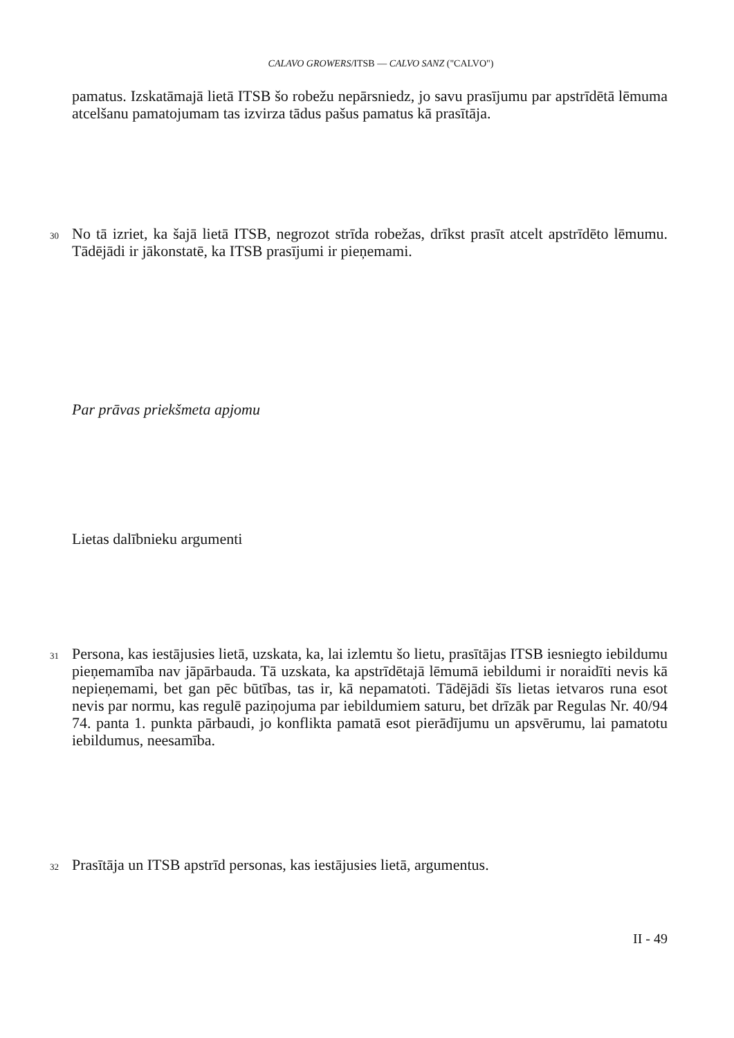CALAVO GROWERS/ITSB — CALVO SANZ ("CALVO")
pamatus. Izskatāmajā lietā ITSB šo robežu nepārsniedz, jo savu prasījumu par apstrīdētā lēmuma atcelšanu pamatojumam tas izvirza tādus pašus pamatus kā prasītāja.
30
No tā izriet, ka šajā lietā ITSB, negrozot strīda robežas, drīkst prasīt atcelt apstrīdēto lēmumu. Tādējādi ir jākonstatē, ka ITSB prasījumi ir pieņemami.
Par prāvas priekšmeta apjomu
Lietas dalībnieku argumenti
31
Persona, kas iestājusies lietā, uzskata, ka, lai izlemtu šo lietu, prasītājas ITSB iesniegto iebildumu pieņemamība nav jāpārbauda. Tā uzskata, ka apstrīdētajā lēmumā iebildumi ir noraidīti nevis kā nepieņemami, bet gan pēc būtības, tas ir, kā nepamatoti. Tādējādi šīs lietas ietvaros runa esot nevis par normu, kas regulē paziņojuma par iebildumiem saturu, bet drīzāk par Regulas Nr. 40/94 74. panta 1. punkta pārbaudi, jo konflikta pamatā esot pierādījumu un apsvērumu, lai pamatotu iebildumus, neesamība.
32
Prasītāja un ITSB apstrīd personas, kas iestājusies lietā, argumentus.
II - 49